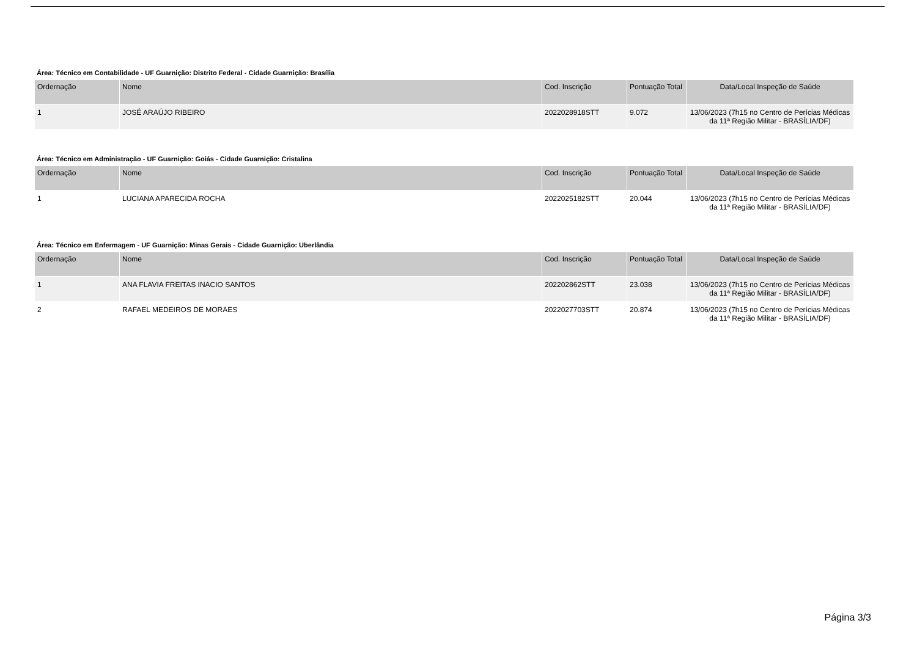Área: Técnico em Contabilidade - UF Guarnição: Distrito Federal - Cidade Guarnição: Brasília
| Ordernação | Nome | Cod. Inscrição | Pontuação Total | Data/Local Inspeção de Saúde |
| --- | --- | --- | --- | --- |
| 1 | JOSÉ ARAÚJO RIBEIRO | 2022028918STT | 9.072 | 13/06/2023 (7h15 no Centro de Perícias Médicas da 11ª Região Militar - BRASÍLIA/DF) |
Área: Técnico em Administração - UF Guarnição: Goiás - Cidade Guarnição: Cristalina
| Ordernação | Nome | Cod. Inscrição | Pontuação Total | Data/Local Inspeção de Saúde |
| --- | --- | --- | --- | --- |
| 1 | LUCIANA APARECIDA ROCHA | 2022025182STT | 20.044 | 13/06/2023 (7h15 no Centro de Perícias Médicas da 11ª Região Militar - BRASÍLIA/DF) |
Área: Técnico em Enfermagem - UF Guarnição: Minas Gerais - Cidade Guarnição: Uberlândia
| Ordernação | Nome | Cod. Inscrição | Pontuação Total | Data/Local Inspeção de Saúde |
| --- | --- | --- | --- | --- |
| 1 | ANA FLAVIA FREITAS INACIO SANTOS | 202202862STT | 23.038 | 13/06/2023 (7h15 no Centro de Perícias Médicas da 11ª Região Militar - BRASÍLIA/DF) |
| 2 | RAFAEL MEDEIROS DE MORAES | 2022027703STT | 20.874 | 13/06/2023 (7h15 no Centro de Perícias Médicas da 11ª Região Militar - BRASÍLIA/DF) |
Página 3/3